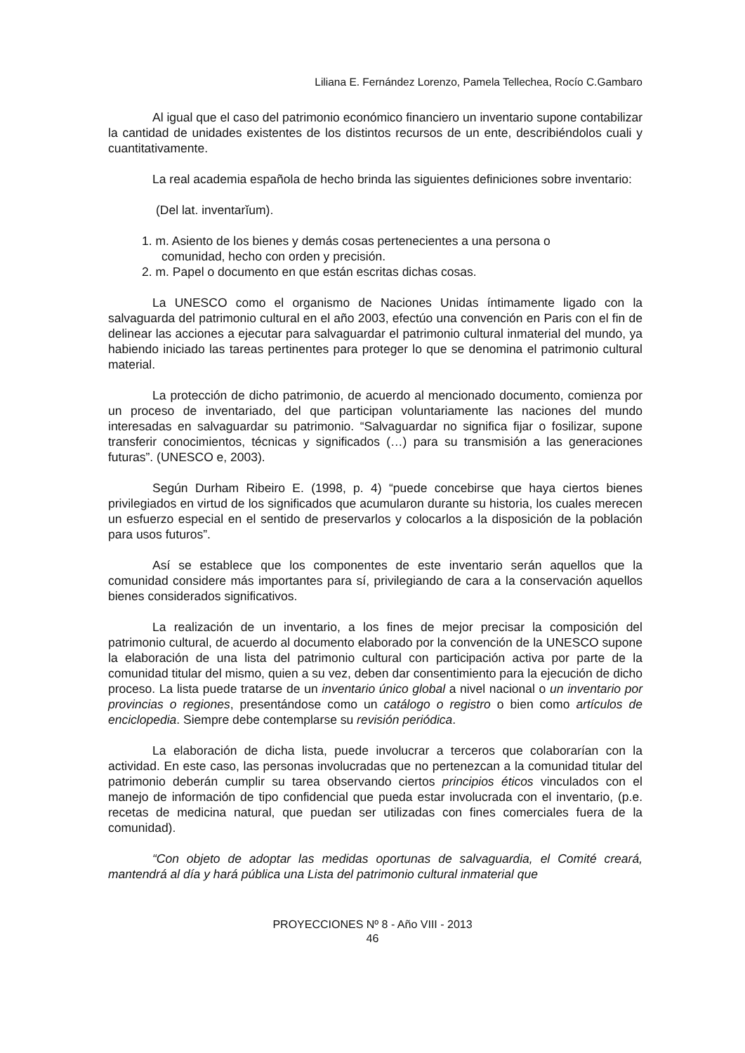Liliana E. Fernández Lorenzo, Pamela Tellechea, Rocío C.Gambaro
Al igual que el caso del patrimonio económico financiero un inventario supone contabilizar la cantidad de unidades existentes de los distintos recursos de un ente, describiéndolos cuali y cuantitativamente.
La real academia española de hecho brinda las siguientes definiciones sobre inventario:
(Del lat. inventarĭum).
1. m. Asiento de los bienes y demás cosas pertenecientes a una persona o
comunidad, hecho con orden y precisión.
2. m. Papel o documento en que están escritas dichas cosas.
La UNESCO como el organismo de Naciones Unidas íntimamente ligado con la salvaguarda del patrimonio cultural en el año 2003, efectúo una convención en Paris con el fin de delinear las acciones a ejecutar para salvaguardar el patrimonio cultural inmaterial del mundo, ya habiendo iniciado las tareas pertinentes para proteger lo que se denomina el patrimonio cultural material.
La protección de dicho patrimonio, de acuerdo al mencionado documento, comienza por un proceso de inventariado, del que participan voluntariamente las naciones del mundo interesadas en salvaguardar su patrimonio. “Salvaguardar no significa fijar o fosilizar, supone transferir conocimientos, técnicas y significados (…) para su transmisión a las generaciones futuras”. (UNESCO e, 2003).
Según Durham Ribeiro E. (1998, p. 4) “puede concebirse que haya ciertos bienes privilegiados en virtud de los significados que acumularon durante su historia, los cuales merecen un esfuerzo especial en el sentido de preservarlos y colocarlos a la disposición de la población para usos futuros”.
Así se establece que los componentes de este inventario serán aquellos que la comunidad considere más importantes para sí, privilegiando de cara a la conservación aquellos bienes considerados significativos.
La realización de un inventario, a los fines de mejor precisar la composición del patrimonio cultural, de acuerdo al documento elaborado por la convención de la UNESCO supone la elaboración de una lista del patrimonio cultural con participación activa por parte de la comunidad titular del mismo, quien a su vez, deben dar consentimiento para la ejecución de dicho proceso. La lista puede tratarse de un inventario único global a nivel nacional o un inventario por provincias o regiones, presentándose como un catálogo o registro o bien como artículos de enciclopedia. Siempre debe contemplarse su revisión periódica.
La elaboración de dicha lista, puede involucrar a terceros que colaborarían con la actividad. En este caso, las personas involucradas que no pertenezcan a la comunidad titular del patrimonio deberán cumplir su tarea observando ciertos principios éticos vinculados con el manejo de información de tipo confidencial que pueda estar involucrada con el inventario, (p.e. recetas de medicina natural, que puedan ser utilizadas con fines comerciales fuera de la comunidad).
“Con objeto de adoptar las medidas oportunas de salvaguardia, el Comité creará, mantendrá al día y hará pública una Lista del patrimonio cultural inmaterial que
PROYECCIONES Nº 8 - Año VIII - 2013
46